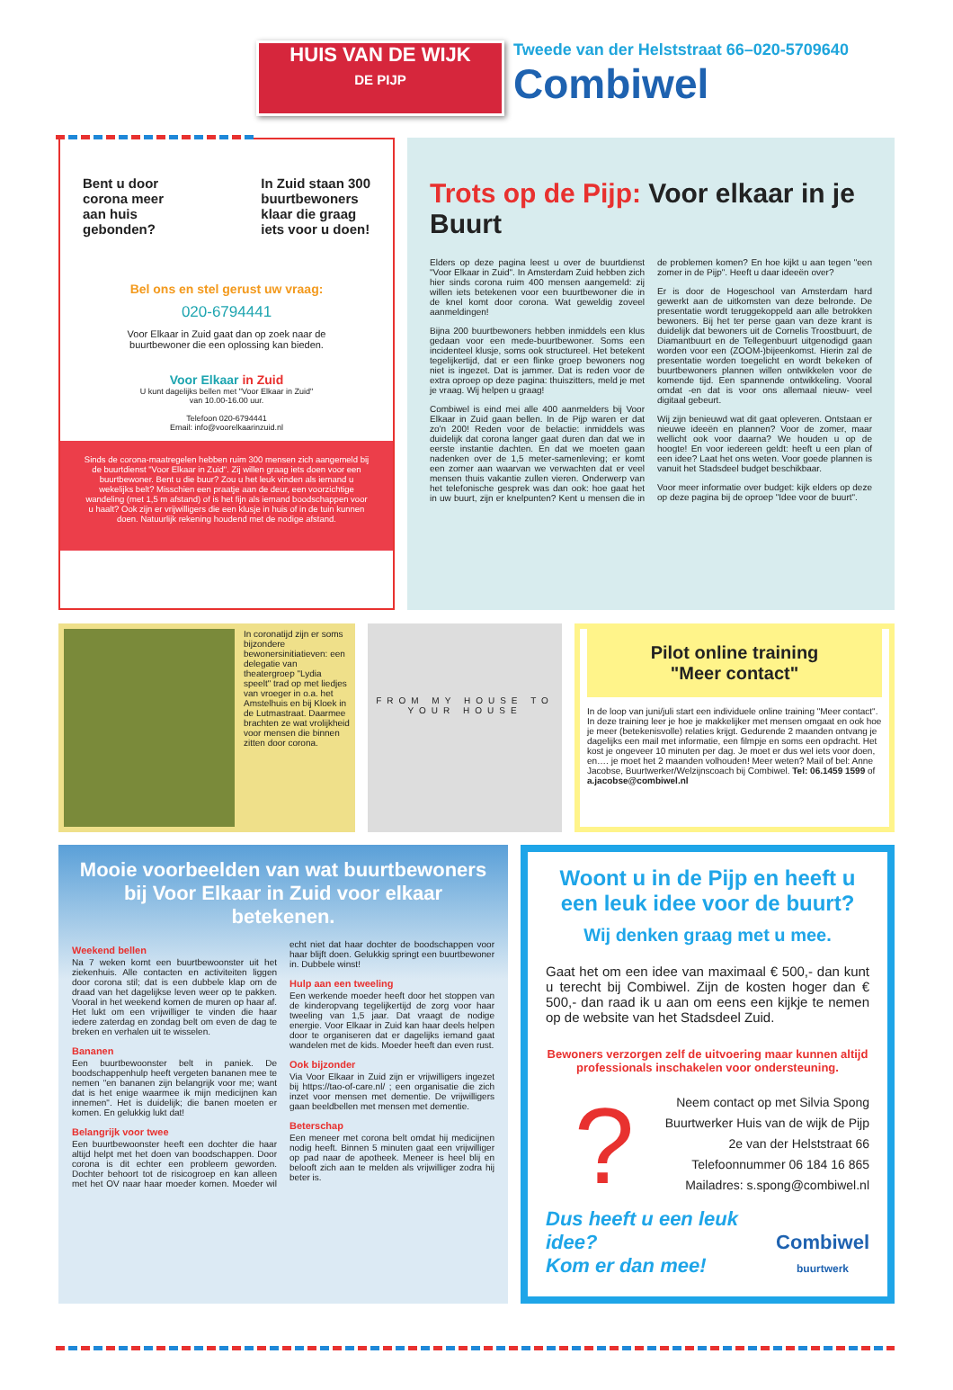HUIS VAN DE WIJK
DE PIJP
Tweede van der Helststraat 66–020-5709640
Combiwel
Bent u door
corona meer
aan huis
gebonden?
In Zuid staan 300
buurtbewoners
klaar die graag
iets voor u doen!
Bel ons en stel gerust uw vraag:
020-6794441
Voor Elkaar in Zuid gaat dan op zoek naar de
buurtbewoner die een oplossing kan bieden.
Voor Elkaar in Zuid
U kunt dagelijks bellen met "Voor Elkaar in Zuid"
van 10.00-16.00 uur.
Telefoon 020-6794441
Email: info@voorelkaarinzuid.nl
Sinds de corona-maatregelen hebben ruim 300 mensen zich aangemeld bij de buurtdienst "Voor Elkaar in Zuid". Zij willen graag iets doen voor een buurtbewoner. Bent u die buur? Zou u het leuk vinden als iemand u wekelijks belt? Misschien een praatje aan de deur, een voorzichtige wandeling (met 1,5 m afstand) of is het fijn als iemand boodschappen voor u haalt? Ook zijn er vrijwilligers die een klusje in huis of in de tuin kunnen doen. Natuurlijk rekening houdend met de nodige afstand.
Trots op de Pijp: Voor elkaar in je Buurt
Elders op deze pagina leest u over de buurtdienst "Voor Elkaar in Zuid". In Amsterdam Zuid hebben zich hier sinds corona ruim 400 mensen aangemeld: zij willen iets betekenen voor een buurtbewoner die in de knel komt door corona. Wat geweldig zoveel aanmeldingen!
Bijna 200 buurtbewoners hebben inmiddels een klus gedaan voor een mede-buurtbewoner. Soms een incidenteel klusje, soms ook structureel. Het betekent tegelijkertijd, dat er een flinke groep bewoners nog niet is ingezet. Dat is jammer. Dat is reden voor de extra oproep op deze pagina: thuiszitters, meld je met je vraag. Wij helpen u graag!
Combiwel is eind mei alle 400 aanmelders bij Voor Elkaar in Zuid gaan bellen. In de Pijp waren er dat zo'n 200! Reden voor de belactie: inmiddels was duidelijk dat corona langer gaat duren dan dat we in eerste instantie dachten. En dat we moeten gaan nadenken over de 1,5 meter-samenleving; er komt een zomer aan waarvan we verwachten dat er veel mensen thuis vakantie zullen vieren. Onderwerp van het telefonische gesprek was dan ook: hoe gaat het in uw buurt, zijn er knelpunten? Kent u mensen die in de problemen komen? En hoe kijkt u aan tegen "een zomer in de Pijp". Heeft u daar ideeën over?
Er is door de Hogeschool van Amsterdam hard gewerkt aan de uitkomsten van deze belronde. De presentatie wordt teruggekoppeld aan alle betrokken bewoners. Bij het ter perse gaan van deze krant is duidelijk dat bewoners uit de Cornelis Troostbuurt, de Diamantbuurt en de Tellegenbuurt uitgenodigd gaan worden voor een (ZOOM-)bijeenkomst. Hierin zal de presentatie worden toegelicht en wordt bekeken of buurtbewoners plannen willen ontwikkelen voor de komende tijd. Een spannende ontwikkeling. Vooral omdat -en dat is voor ons allemaal nieuw- veel digitaal gebeurt.
Wij zijn benieuwd wat dit gaat opleveren. Ontstaan er nieuwe ideeën en plannen? Voor de zomer, maar wellicht ook voor daarna? We houden u op de hoogte! En voor iedereen geldt: heeft u een plan of een idee? Laat het ons weten. Voor goede plannen is vanuit het Stadsdeel budget beschikbaar.
Voor meer informatie over budget: kijk elders op deze op deze pagina bij de oproep "Idee voor de buurt".
In coronatijd zijn er soms bijzondere bewonersinitiatieven: een delegatie van theatergroep "Lydia speelt" trad op met liedjes van vroeger in o.a. het Amstelhuis en bij Kloek in de Lutmastraat. Daarmee brachten ze wat vrolijkheid voor mensen die binnen zitten door corona.
FROM MY HOUSE TO YOUR HOUSE
Pilot online training
"Meer contact"
In de loop van juni/juli start een individuele online training "Meer contact". In deze training leer je hoe je makkelijker met mensen omgaat en ook hoe je meer (betekenisvolle) relaties krijgt. Gedurende 2 maanden ontvang je dagelijks een mail met informatie, een filmpje en soms een opdracht. Het kost je ongeveer 10 minuten per dag. Je moet er dus wel iets voor doen, en…. je moet het 2 maanden volhouden! Meer weten? Mail of bel: Anne Jacobse, Buurtwerker/Welzijnscoach bij Combiwel. Tel: 06.1459 1599 of a.jacobse@combiwel.nl
Mooie voorbeelden van wat buurtbewoners bij Voor Elkaar in Zuid voor elkaar betekenen.
Weekend bellen
Na 7 weken komt een buurtbewoonster uit het ziekenhuis. Alle contacten en activiteiten liggen door corona stil; dat is een dubbele klap om de draad van het dagelijkse leven weer op te pakken. Vooral in het weekend komen de muren op haar af. Het lukt om een vrijwilliger te vinden die haar iedere zaterdag en zondag belt om even de dag te breken en verhalen uit te wisselen.
Bananen
Een buurtbewoonster belt in paniek. De boodschappenhulp heeft vergeten bananen mee te nemen "en bananen zijn belangrijk voor me; want dat is het enige waarmee ik mijn medicijnen kan innemen". Het is duidelijk; die banen moeten er komen. En gelukkig lukt dat!
Belangrijk voor twee
Een buurtbewoonster heeft een dochter die haar altijd helpt met het doen van boodschappen. Door corona is dit echter een probleem geworden. Dochter behoort tot de risicogroep en kan alleen met het OV naar haar moeder komen. Moeder wil echt niet dat haar dochter de boodschappen voor haar blijft doen. Gelukkig springt een buurtbewoner in. Dubbele winst!
Hulp aan een tweeling
Een werkende moeder heeft door het stoppen van de kinderopvang tegelijkertijd de zorg voor haar tweeling van 1,5 jaar. Dat vraagt de nodige energie. Voor Elkaar in Zuid kan haar deels helpen door te organiseren dat er dagelijks iemand gaat wandelen met de kids. Moeder heeft dan even rust.
Ook bijzonder
Via Voor Elkaar in Zuid zijn er vrijwilligers ingezet bij https://tao-of-care.nl/ ; een organisatie die zich inzet voor mensen met dementie. De vrijwilligers gaan beeldbellen met mensen met dementie.
Beterschap
Een meneer met corona belt omdat hij medicijnen nodig heeft. Binnen 5 minuten gaat een vrijwilliger op pad naar de apotheek. Meneer is heel blij en belooft zich aan te melden als vrijwilliger zodra hij beter is.
Woont u in de Pijp en heeft u een leuk idee voor de buurt?
Wij denken graag met u mee.
Gaat het om een idee van maximaal € 500,- dan kunt u terecht bij Combiwel. Zijn de kosten hoger dan € 500,- dan raad ik u aan om eens een kijkje te nemen op de website van het Stadsdeel Zuid.
Bewoners verzorgen zelf de uitvoering maar kunnen altijd professionals inschakelen voor ondersteuning.
?
Neem contact op met Silvia Spong
Buurtwerker Huis van de wijk de Pijp
2e van der Helststraat 66
Telefoonnummer 06 184 16 865
Mailadres: s.spong@combiwel.nl
Dus heeft u een leuk idee?
Kom er dan mee!
Combiwel
buurtwerk